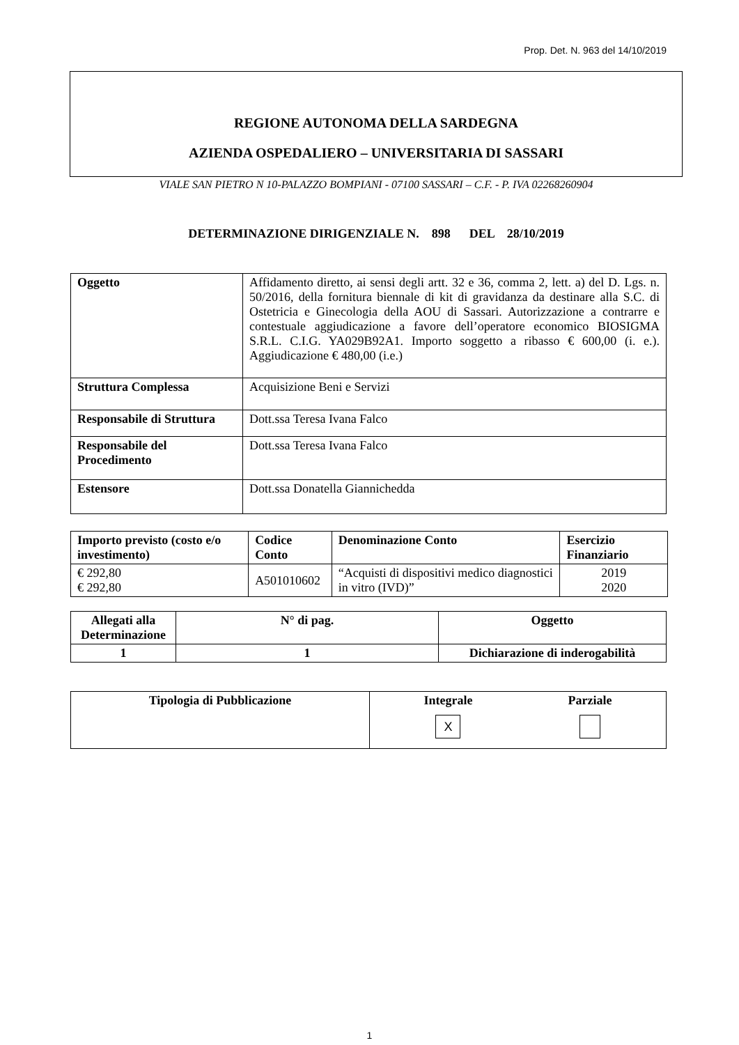Prop. Det. N. 963 del 14/10/2019
REGIONE AUTONOMA DELLA SARDEGNA
AZIENDA OSPEDALIERO – UNIVERSITARIA DI SASSARI
VIALE SAN PIETRO N 10-PALAZZO BOMPIANI - 07100 SASSARI – C.F. - P. IVA 02268260904
DETERMINAZIONE DIRIGENZIALE N. 898 DEL 28/10/2019
| Oggetto | Affidamento diretto, ai sensi degli artt. 32 e 36, comma 2, lett. a) del D. Lgs. n. 50/2016, della fornitura biennale di kit di gravidanza da destinare alla S.C. di Ostetricia e Ginecologia della AOU di Sassari. Autorizzazione a contrarre e contestuale aggiudicazione a favore dell’operatore economico BIOSIGMA S.R.L. C.I.G. YA029B92A1. Importo soggetto a ribasso € 600,00 (i. e.). Aggiudicazione € 480,00 (i.e.) |
| Struttura Complessa | Acquisizione Beni e Servizi |
| Responsabile di Struttura | Dott.ssa Teresa Ivana Falco |
| Responsabile del Procedimento | Dott.ssa Teresa Ivana Falco |
| Estensore | Dott.ssa Donatella Giannichedda |
| Importo previsto (costo e/o investimento) | Codice Conto | Denominazione Conto | Esercizio Finanziario |
| --- | --- | --- | --- |
| € 292,80 € 292,80 | A501010602 | “Acquisti di dispositivi medico diagnostici in vitro (IVD)” | 2019 2020 |
| Allegati alla Determinazione | N° di pag. | Oggetto |
| --- | --- | --- |
| 1 | 1 | Dichiarazione di inderogabilità |
| Tipologia di Pubblicazione | Integrale X Parziale |
1